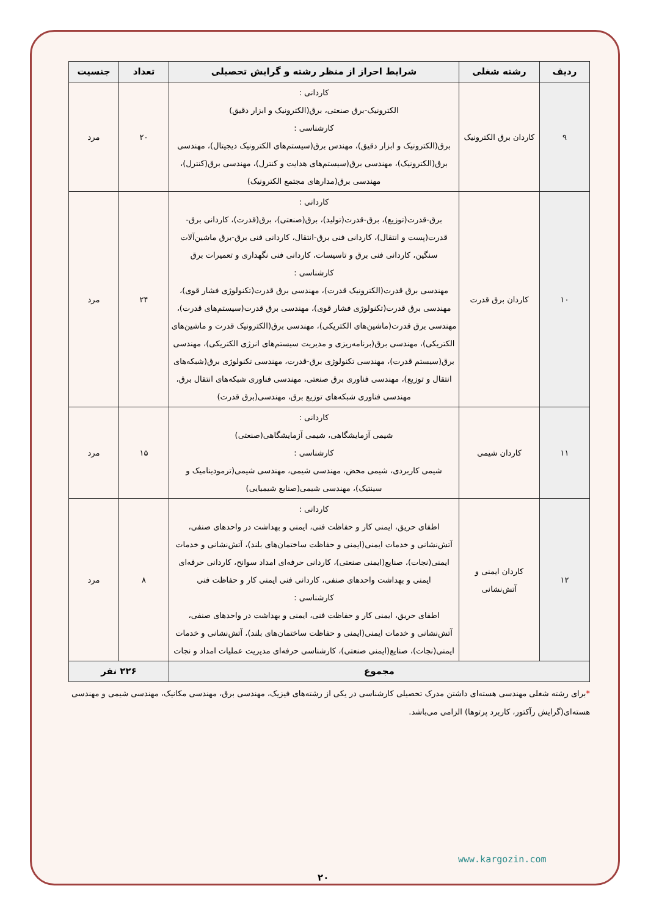| ردیف | رشته شغلی | شرایط احراز از منظر رشته و گرایش تحصیلی | تعداد | جنسیت |
| --- | --- | --- | --- | --- |
| ۹ | کاردان برق الکترونیک | کاردانی : الکترونیک-برق صنعتی، برق(الکترونیک و ابزار دقیق) کارشناسی : برق(الکترونیک و ابزار دقیق)، مهندس برق(سیستم‌های الکترونیک دیجیتال)، مهندسی برق(الکترونیک)، مهندسی برق(سیستم‌های هدایت و کنترل)، مهندسی برق(کنترل)، مهندسی برق(مدارهای مجتمع الکترونیک) | ۲۰ | مرد |
| ۱۰ | کاردان برق قدرت | کاردانی : برق-قدرت(توزیع)، برق-قدرت(تولید)، برق(صنعتی)، برق(قدرت)، کاردانی برق-قدرت(پست و انتقال)، کاردانی فنی برق-انتقال، کاردانی فنی برق-برق ماشین‌آلات سنگین، کاردانی فنی برق و تاسیسات، کاردانی فنی نگهداری و تعمیرات برق کارشناسی : مهندسی برق قدرت(الکترونیک قدرت)، مهندسی برق قدرت(تکنولوژی فشار قوی)، مهندسی برق قدرت(تکنولوژی فشار قوی)، مهندسی برق قدرت(سیستم‌های قدرت)، مهندسی برق قدرت(ماشین‌های الکتریکی)، مهندسی برق(الکترونیک قدرت و ماشین‌های الکتریکی)، مهندسی برق(برنامه‌ریزی و مدیریت سیستم‌های انرژی الکتریکی)، مهندسی برق(سیستم قدرت)، مهندسی تکنولوژی برق-قدرت، مهندسی تکنولوژی برق(شبکه‌های انتقال و توزیع)، مهندسی فناوری برق صنعتی، مهندسی فناوری شبکه‌های انتقال برق، مهندسی فناوری شبکه‌های توزیع برق، مهندسی(برق قدرت) | ۲۴ | مرد |
| ۱۱ | کاردان شیمی | کاردانی : شیمی آزمایشگاهی، شیمی آزمایشگاهی(صنعتی) کارشناسی : شیمی کاربردی، شیمی محض، مهندسی شیمی، مهندسی شیمی(ترمودینامیک و سینتیک)، مهندسی شیمی(صنایع شیمیایی) | ۱۵ | مرد |
| ۱۲ | کاردان ایمنی و آتش‌نشانی | کاردانی : اطفای حریق، ایمنی کار و حفاظت فنی، ایمنی و بهداشت در واحدهای صنفی، آتش‌نشانی و خدمات ایمنی(ایمنی و حفاظت ساختمان‌های بلند)، آتش‌نشانی و خدمات ایمنی(نجات)، صنایع(ایمنی صنعتی)، کاردانی حرفه‌ای امداد سوانح، کاردانی حرفه‌ای ایمنی و بهداشت واحدهای صنفی، کاردانی فنی ایمنی کار و حفاظت فنی کارشناسی : اطفای حریق، ایمنی کار و حفاظت فنی، ایمنی و بهداشت در واحدهای صنفی، آتش‌نشانی و خدمات ایمنی(ایمنی و حفاظت ساختمان‌های بلند)، آتش‌نشانی و خدمات ایمنی(نجات)، صنایع(ایمنی صنعتی)، کارشناسی حرفه‌ای مدیریت عملیات امداد و نجات | ۸ | مرد |
| مجموع | | | ۲۲۶ نفر | |
*برای رشته شغلی مهندسی هسته‌ای داشتن مدرک تحصیلی کارشناسی در یکی از رشته‌های فیزیک، مهندسی برق، مهندسی مکانیک، مهندسی شیمی و مهندسی هسته‌ای(گرایش رآکتور، کاربرد پرتوها) الزامی می‌باشد.
www.kargozin.com
۲۰